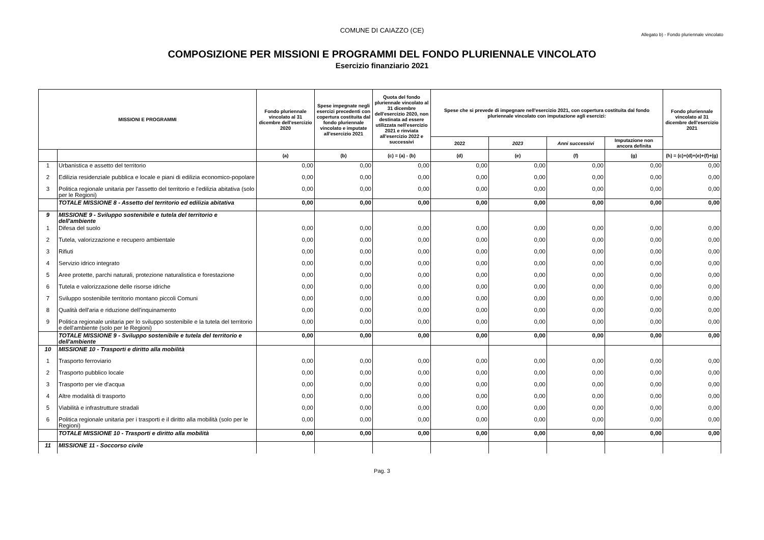COMUNE DI CAIAZZO (CE)
Allegato b) - Fondo pluriennale vincolato
COMPOSIZIONE PER MISSIONI E PROGRAMMI DEL FONDO PLURIENNALE VINCOLATO
Esercizio finanziario 2021
| MISSIONI E PROGRAMMI | | Fondo pluriennale vincolato al 31 dicembre dell'esercizio 2020 | Spese impegnate negli esercizi precedenti con copertura costituita dal fondo pluriennale vincolato e imputate all'esercizio 2021 | Quota del fondo pluriennale vincolato al 31 dicembre dell'esercizio 2020, non destinata ad essere utilizzata nell'esercizio 2021 e rinviata all'esercizio 2022 e successivi | Spese che si prevede di impegnare nell'esercizio 2021, con copertura costituita dal fondo pluriennale vincolato con imputazione agli esercizi: | | | | Fondo pluriennale vincolato al 31 dicembre dell'esercizio 2021 |
| --- | --- | --- | --- | --- | --- | --- | --- | --- | --- |
| | | | | | 2022 | 2023 | Anni successivi | Imputazione non ancora definita | |
| | | (a) | (b) | (c) = (a) - (b) | (d) | (e) | (f) | (g) | (h) = (c)+(d)+(e)+(f)+(g) |
| 1 | Urbanistica e assetto del territorio | 0,00 | 0,00 | 0,00 | 0,00 | 0,00 | 0,00 | 0,00 | 0,00 |
| 2 | Edilizia residenziale pubblica e locale e piani di edilizia economico-popolare | 0,00 | 0,00 | 0,00 | 0,00 | 0,00 | 0,00 | 0,00 | 0,00 |
| 3 | Politica regionale unitaria per l'assetto del territorio e l'edilizia abitativa (solo per le Regioni) | 0,00 | 0,00 | 0,00 | 0,00 | 0,00 | 0,00 | 0,00 | 0,00 |
| | TOTALE MISSIONE 8 - Assetto del territorio ed edilizia abitativa | 0,00 | 0,00 | 0,00 | 0,00 | 0,00 | 0,00 | 0,00 | 0,00 |
| 9 | MISSIONE 9 - Sviluppo sostenibile e tutela del territorio e dell'ambiente | | | | | | | | |
| 1 | Difesa del suolo | 0,00 | 0,00 | 0,00 | 0,00 | 0,00 | 0,00 | 0,00 | 0,00 |
| 2 | Tutela, valorizzazione e recupero ambientale | 0,00 | 0,00 | 0,00 | 0,00 | 0,00 | 0,00 | 0,00 | 0,00 |
| 3 | Rifiuti | 0,00 | 0,00 | 0,00 | 0,00 | 0,00 | 0,00 | 0,00 | 0,00 |
| 4 | Servizio idrico integrato | 0,00 | 0,00 | 0,00 | 0,00 | 0,00 | 0,00 | 0,00 | 0,00 |
| 5 | Aree protette, parchi naturali, protezione naturalistica e forestazione | 0,00 | 0,00 | 0,00 | 0,00 | 0,00 | 0,00 | 0,00 | 0,00 |
| 6 | Tutela e valorizzazione delle risorse idriche | 0,00 | 0,00 | 0,00 | 0,00 | 0,00 | 0,00 | 0,00 | 0,00 |
| 7 | Sviluppo sostenibile territorio montano piccoli Comuni | 0,00 | 0,00 | 0,00 | 0,00 | 0,00 | 0,00 | 0,00 | 0,00 |
| 8 | Qualità dell'aria e riduzione dell'inquinamento | 0,00 | 0,00 | 0,00 | 0,00 | 0,00 | 0,00 | 0,00 | 0,00 |
| 9 | Politica regionale unitaria per lo sviluppo sostenibile e la tutela del territorio e dell'ambiente (solo per le Regioni) | 0,00 | 0,00 | 0,00 | 0,00 | 0,00 | 0,00 | 0,00 | 0,00 |
| | TOTALE MISSIONE 9 - Sviluppo sostenibile e tutela del territorio e dell'ambiente | 0,00 | 0,00 | 0,00 | 0,00 | 0,00 | 0,00 | 0,00 | 0,00 |
| 10 | MISSIONE 10 - Trasporti e diritto alla mobilità | | | | | | | | |
| 1 | Trasporto ferroviario | 0,00 | 0,00 | 0,00 | 0,00 | 0,00 | 0,00 | 0,00 | 0,00 |
| 2 | Trasporto pubblico locale | 0,00 | 0,00 | 0,00 | 0,00 | 0,00 | 0,00 | 0,00 | 0,00 |
| 3 | Trasporto per vie d'acqua | 0,00 | 0,00 | 0,00 | 0,00 | 0,00 | 0,00 | 0,00 | 0,00 |
| 4 | Altre modalità di trasporto | 0,00 | 0,00 | 0,00 | 0,00 | 0,00 | 0,00 | 0,00 | 0,00 |
| 5 | Viabilità e infrastrutture stradali | 0,00 | 0,00 | 0,00 | 0,00 | 0,00 | 0,00 | 0,00 | 0,00 |
| 6 | Politica regionale unitaria per i trasporti e il diritto alla mobilità (solo per le Regioni) | 0,00 | 0,00 | 0,00 | 0,00 | 0,00 | 0,00 | 0,00 | 0,00 |
| | TOTALE MISSIONE 10 - Trasporti e diritto alla mobilità | 0,00 | 0,00 | 0,00 | 0,00 | 0,00 | 0,00 | 0,00 | 0,00 |
| 11 | MISSIONE 11 - Soccorso civile | | | | | | | | |
Pag. 3